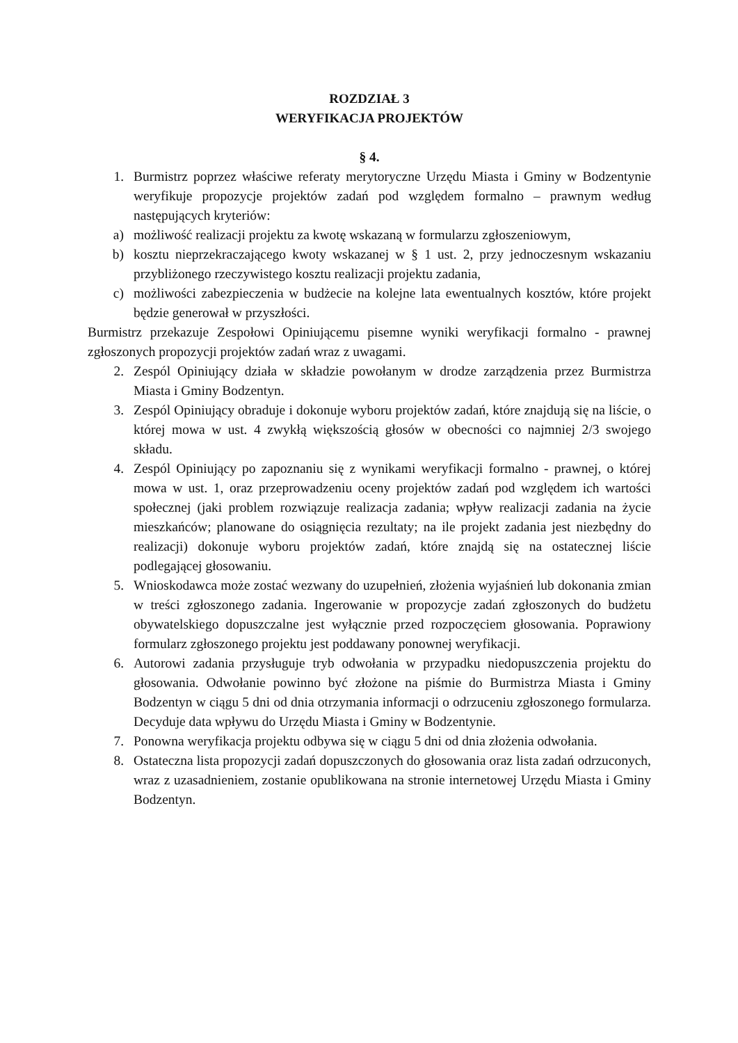ROZDZIAŁ 3
WERYFIKACJA PROJEKTÓW
§ 4.
1. Burmistrz poprzez właściwe referaty merytoryczne Urzędu Miasta i Gminy w Bodzentynie weryfikuje propozycje projektów zadań pod względem formalno – prawnym według następujących kryteriów:
a) możliwość realizacji projektu za kwotę wskazaną w formularzu zgłoszeniowym,
b) kosztu nieprzekraczającego kwoty wskazanej w § 1 ust. 2, przy jednoczesnym wskazaniu przybliżonego rzeczywistego kosztu realizacji projektu zadania,
c) możliwości zabezpieczenia w budżecie na kolejne lata ewentualnych kosztów, które projekt będzie generował w przyszłości.
Burmistrz przekazuje Zespołowi Opiniującemu pisemne wyniki weryfikacji formalno - prawnej zgłoszonych propozycji projektów zadań wraz z uwagami.
2. Zespól Opiniujący działa w składzie powołanym w drodze zarządzenia przez Burmistrza Miasta i Gminy Bodzentyn.
3. Zespól Opiniujący obraduje i dokonuje wyboru projektów zadań, które znajdują się na liście, o której mowa w ust. 4 zwykłą większością głosów w obecności co najmniej 2/3 swojego składu.
4. Zespól Opiniujący po zapoznaniu się z wynikami weryfikacji formalno - prawnej, o której mowa w ust. 1, oraz przeprowadzeniu oceny projektów zadań pod względem ich wartości społecznej (jaki problem rozwiązuje realizacja zadania; wpływ realizacji zadania na życie mieszkańców; planowane do osiągnięcia rezultaty; na ile projekt zadania jest niezbędny do realizacji) dokonuje wyboru projektów zadań, które znajdą się na ostatecznej liście podlegającej głosowaniu.
5. Wnioskodawca może zostać wezwany do uzupełnień, złożenia wyjaśnień lub dokonania zmian w treści zgłoszonego zadania. Ingerowanie w propozycje zadań zgłoszonych do budżetu obywatelskiego dopuszczalne jest wyłącznie przed rozpoczęciem głosowania. Poprawiony formularz zgłoszonego projektu jest poddawany ponownej weryfikacji.
6. Autorowi zadania przysługuje tryb odwołania w przypadku niedopuszczenia projektu do głosowania. Odwołanie powinno być złożone na piśmie do Burmistrza Miasta i Gminy Bodzentyn w ciągu 5 dni od dnia otrzymania informacji o odrzuceniu zgłoszonego formularza. Decyduje data wpływu do Urzędu Miasta i Gminy w Bodzentynie.
7. Ponowna weryfikacja projektu odbywa się w ciągu 5 dni od dnia złożenia odwołania.
8. Ostateczna lista propozycji zadań dopuszczonych do głosowania oraz lista zadań odrzuconych, wraz z uzasadnieniem, zostanie opublikowana na stronie internetowej Urzędu Miasta i Gminy Bodzentyn.